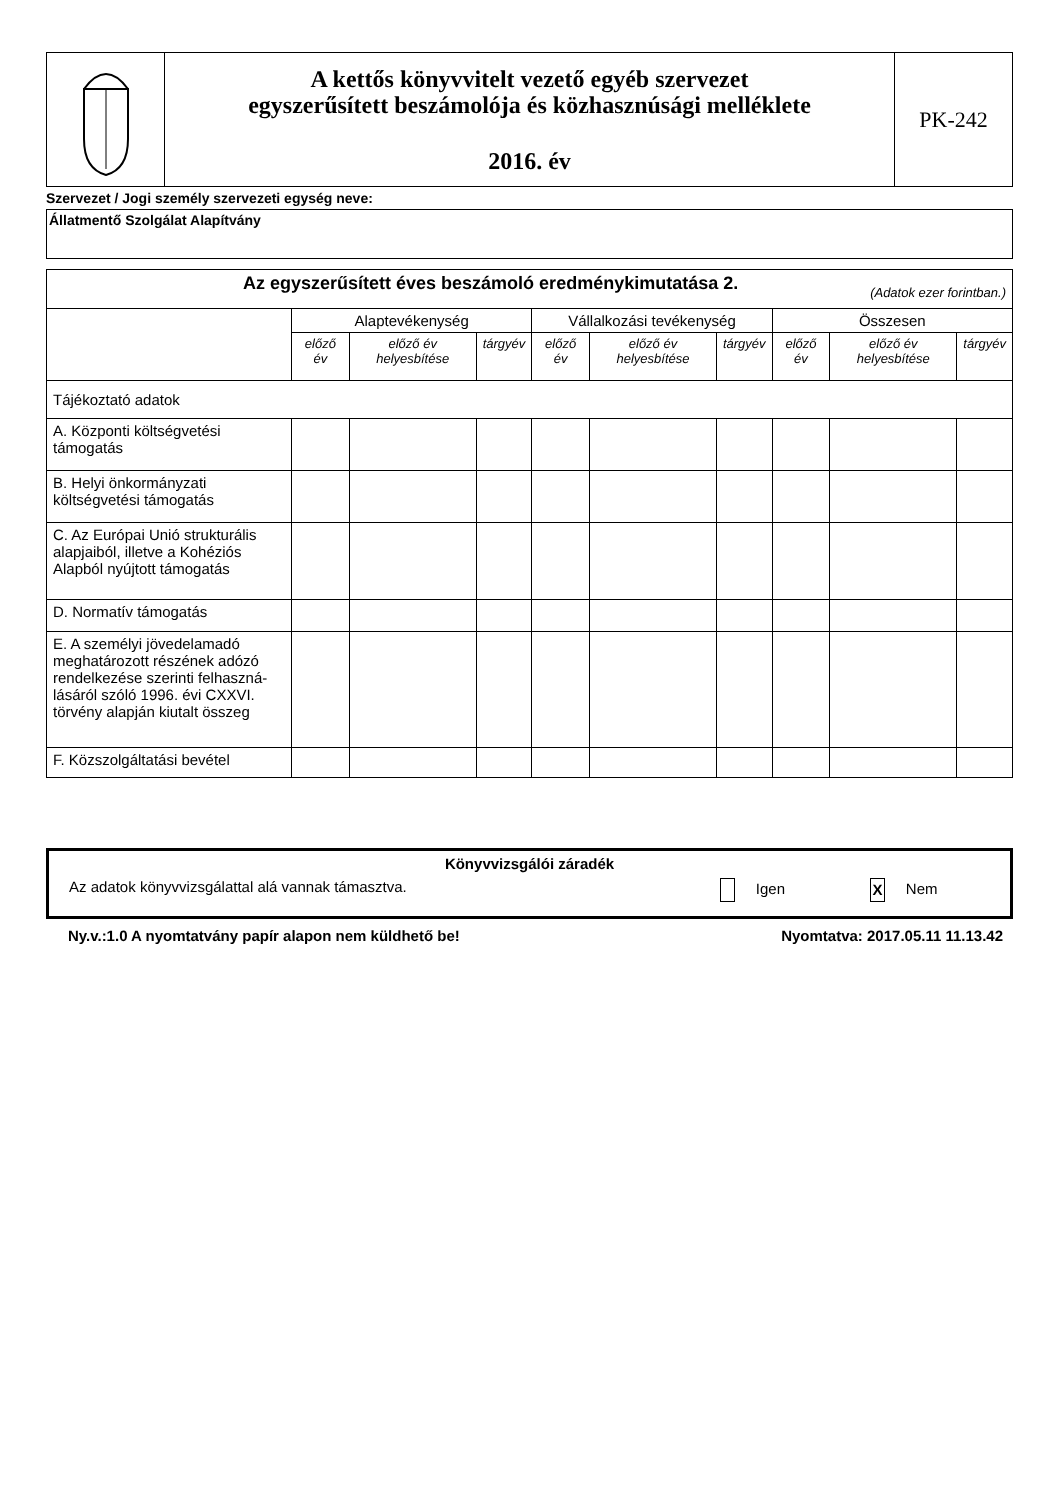| | A kettős könyvvitelt vezető egyéb szervezet egyszerűsített beszámolója és közhasznúsági melléklete 2016. év | PK-242 |
Szervezet / Jogi személy szervezeti egység neve:
Állatmentő Szolgálat Alapítvány
| Az egyszerűsített éves beszámoló eredménykimutatása 2. (Adatok ezer forintban.) | | | | | | | | | |
| | Alaptevékenység | | | Vállalkozási tevékenység | | | Összesen | | |
| | előző év | előző év helyesbítése | tárgyév | előző év | előző év helyesbítése | tárgyév | előző év | előző év helyesbítése | tárgyév |
| Tájékoztató adatok | | | | | | | | | |
| A. Központi költségvetési támogatás | | | | | | | | | |
| B. Helyi önkormányzati költségvetési támogatás | | | | | | | | | |
| C. Az Európai Unió strukturális alapjaiból, illetve a Kohéziós Alapból nyújtott támogatás | | | | | | | | | |
| D. Normatív támogatás | | | | | | | | | |
| E. A személyi jövedelamadó meghatározott részének adózó rendelkezése szerinti felhaszná-lásáról szóló 1996. évi CXXVI. törvény alapján kiutalt összeg | | | | | | | | | |
| F. Közszolgáltatási bevétel | | | | | | | | | |
Könyvvizsgálói záradék
Az adatok könyvvizsgálattal alá vannak támasztva. Igen X Nem
Ny.v.:1.0 A nyomtatvány papír alapon nem küldhető be! Nyomtatva: 2017.05.11 11.13.42